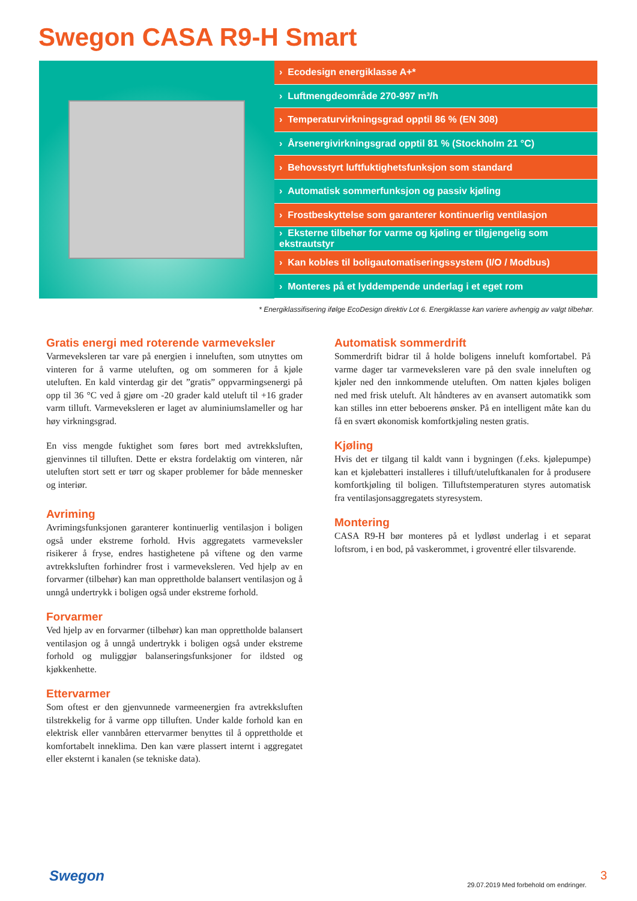Swegon CASA R9-H Smart
› Ecodesign energiklasse A+*
› Luftmengdeområde 270-997 m³/h
› Temperaturvirkningsgrad opptil 86 % (EN 308)
› Årsenergivirkningsgrad opptil 81 % (Stockholm 21 °C)
› Behovsstyrt luftfuktighetsfunksjon som standard
› Automatisk sommerfunksjon og passiv kjøling
› Frostbeskyttelse som garanterer kontinuerlig ventilasjon
› Eksterne tilbehør for varme og kjøling er tilgjengelig som ekstrautstyr
› Kan kobles til boligautomatiseringssystem (I/O / Modbus)
› Monteres på et lyddempende underlag i et eget rom
* Energiklassifisering ifølge EcoDesign direktiv Lot 6. Energiklasse kan variere avhengig av valgt tilbehør.
Gratis energi med roterende varmeveksler
Varmeveksleren tar vare på energien i inneluften, som utnyttes om vinteren for å varme uteluften, og om sommeren for å kjøle uteluften. En kald vinterdag gir det ”gratis” oppvarmingsenergi på opp til 36 °C ved å gjøre om -20 grader kald uteluft til +16 grader varm tilluft. Varmeveksleren er laget av aluminiumslameller og har høy virkningsgrad.
En viss mengde fuktighet som føres bort med avtrekksluften, gjenvinnes til tilluften. Dette er ekstra fordelaktig om vinteren, når uteluften stort sett er tørr og skaper problemer for både mennesker og interiør.
Avriming
Avrimingsfunksjonen garanterer kontinuerlig ventilasjon i boligen også under ekstreme forhold. Hvis aggregatets varmeveksler risikerer å fryse, endres hastighetene på viftene og den varme avtrekksluften forhindrer frost i varmeveksleren. Ved hjelp av en forvarmer (tilbehør) kan man opprettholde balansert ventilasjon og å unngå undertrykk i boligen også under ekstreme forhold.
Forvarmer
Ved hjelp av en forvarmer (tilbehør) kan man opprettholde balansert ventilasjon og å unngå undertrykk i boligen også under ekstreme forhold og muliggjør balanseringsfunksjoner for ildsted og kjøkkenhette.
Ettervarmer
Som oftest er den gjenvunnede varmeenergien fra avtrekksluften tilstrekkelig for å varme opp tilluften. Under kalde forhold kan en elektrisk eller vannbåren ettervarmer benyttes til å opprettholde et komfortabelt inneklima. Den kan være plassert internt i aggregatet eller eksternt i kanalen (se tekniske data).
Automatisk sommerdrift
Sommerdrift bidrar til å holde boligens inneluft komfortabel. På varme dager tar varmeveksleren vare på den svale inneluften og kjøler ned den innkommende uteluften. Om natten kjøles boligen ned med frisk uteluft. Alt håndteres av en avansert automatikk som kan stilles inn etter beboerens ønsker. På en intelligent måte kan du få en svært økonomisk komfortkjøling nesten gratis.
Kjøling
Hvis det er tilgang til kaldt vann i bygningen (f.eks. kjølepumpe) kan et kjølebatteri installeres i tilluft/uteluftkanalen for å produsere komfortkjøling til boligen. Tilluftstemperaturen styres automatisk fra ventilasjonsaggregatets styresystem.
Montering
CASA R9-H bør monteres på et lydløst underlag i et separat loftsrom, i en bod, på vaskerommet, i groventré eller tilsvarende.
Swegon
29.07.2019 Med forbehold om endringer.
3